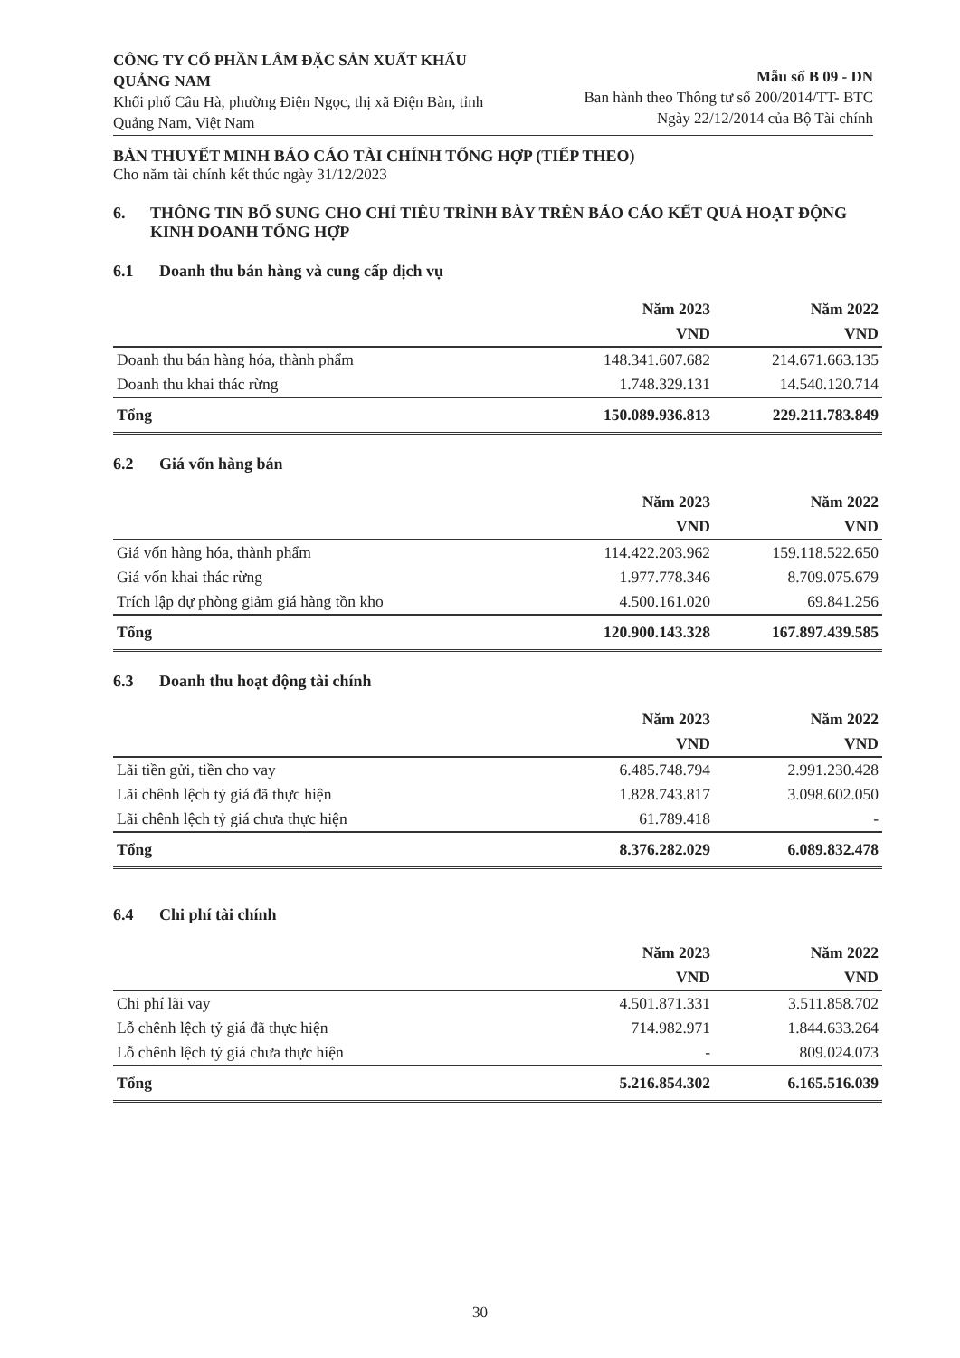CÔNG TY CỔ PHẦN LÂM ĐẶC SẢN XUẤT KHẨU QUẢNG NAM
Khối phố Câu Hà, phường Điện Ngọc, thị xã Điện Bàn, tỉnh Quảng Nam, Việt Nam
Mẫu số B 09 - DN
Ban hành theo Thông tư số 200/2014/TT- BTC
Ngày 22/12/2014 của Bộ Tài chính
BẢN THUYẾT MINH BÁO CÁO TÀI CHÍNH TỔNG HỢP (TIẾP THEO)
Cho năm tài chính kết thúc ngày 31/12/2023
6. THÔNG TIN BỔ SUNG CHO CHỈ TIÊU TRÌNH BÀY TRÊN BÁO CÁO KẾT QUẢ HOẠT ĐỘNG KINH DOANH TỔNG HỢP
6.1 Doanh thu bán hàng và cung cấp dịch vụ
| | Năm 2023 | Năm 2022 |
| --- | --- | --- |
| | VND | VND |
| Doanh thu bán hàng hóa, thành phẩm | 148.341.607.682 | 214.671.663.135 |
| Doanh thu khai thác rừng | 1.748.329.131 | 14.540.120.714 |
| Tổng | 150.089.936.813 | 229.211.783.849 |
6.2 Giá vốn hàng bán
| | Năm 2023 | Năm 2022 |
| --- | --- | --- |
| | VND | VND |
| Giá vốn hàng hóa, thành phẩm | 114.422.203.962 | 159.118.522.650 |
| Giá vốn khai thác rừng | 1.977.778.346 | 8.709.075.679 |
| Trích lập dự phòng giảm giá hàng tồn kho | 4.500.161.020 | 69.841.256 |
| Tổng | 120.900.143.328 | 167.897.439.585 |
6.3 Doanh thu hoạt động tài chính
| | Năm 2023 | Năm 2022 |
| --- | --- | --- |
| | VND | VND |
| Lãi tiền gửi, tiền cho vay | 6.485.748.794 | 2.991.230.428 |
| Lãi chênh lệch tỷ giá đã thực hiện | 1.828.743.817 | 3.098.602.050 |
| Lãi chênh lệch tỷ giá chưa thực hiện | 61.789.418 | - |
| Tổng | 8.376.282.029 | 6.089.832.478 |
6.4 Chi phí tài chính
| | Năm 2023 | Năm 2022 |
| --- | --- | --- |
| | VND | VND |
| Chi phí lãi vay | 4.501.871.331 | 3.511.858.702 |
| Lỗ chênh lệch tỷ giá đã thực hiện | 714.982.971 | 1.844.633.264 |
| Lỗ chênh lệch tỷ giá chưa thực hiện | - | 809.024.073 |
| Tổng | 5.216.854.302 | 6.165.516.039 |
30